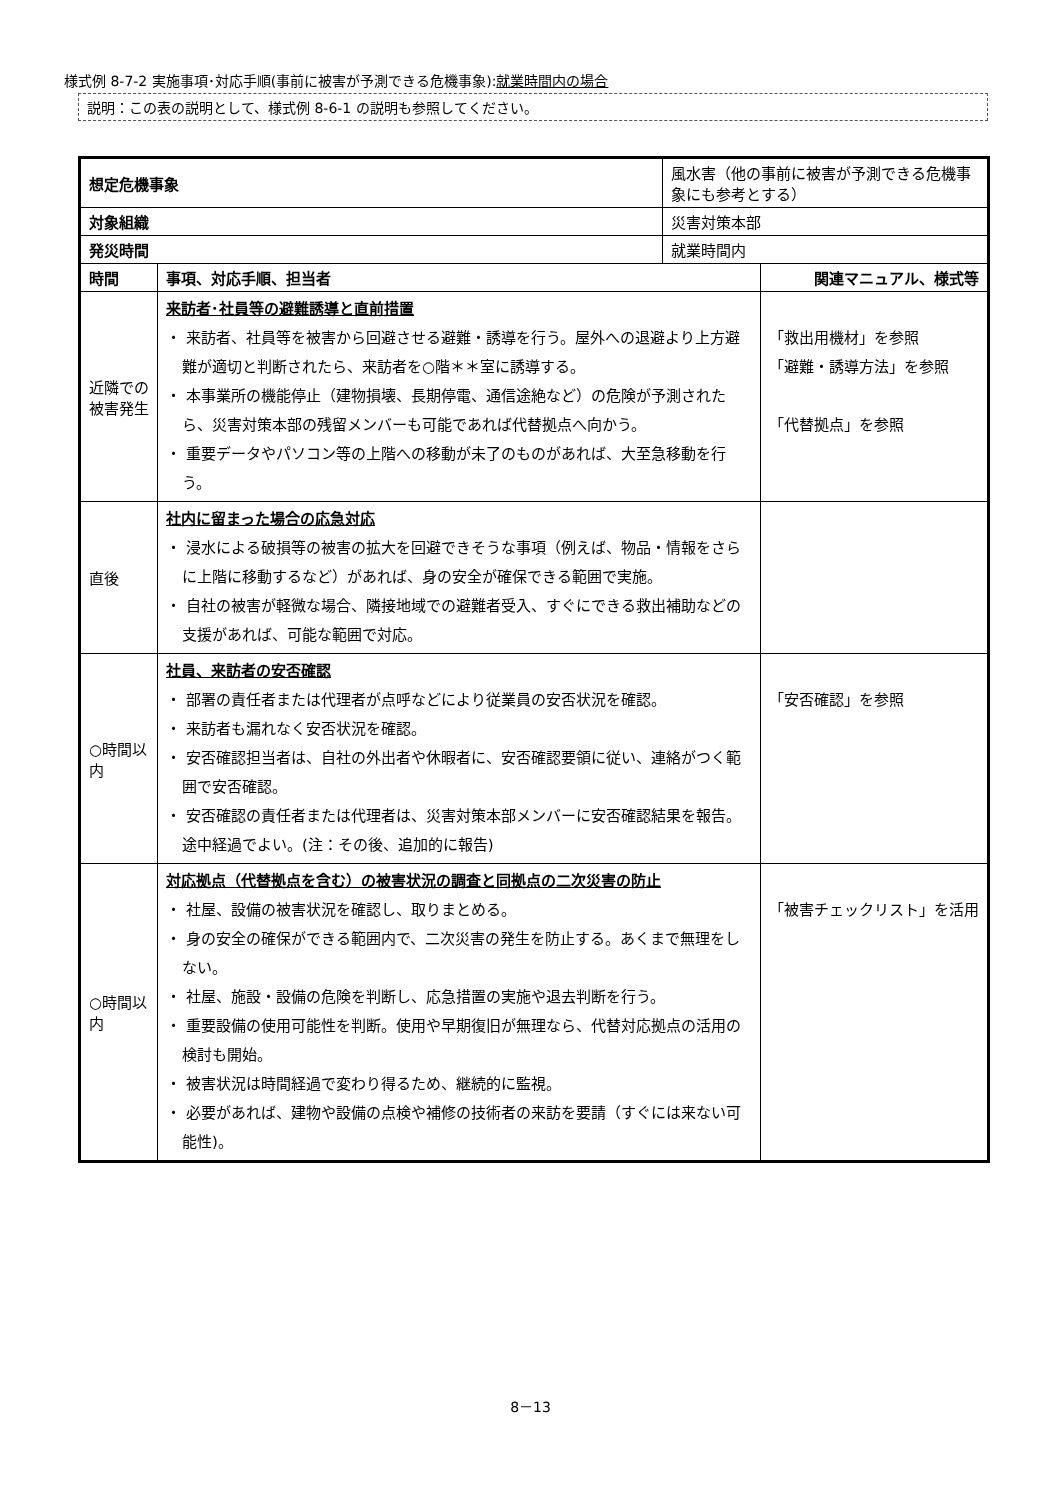様式例 8-7-2 実施事項･対応手順(事前に被害が予測できる危機事象):就業時間内の場合
説明：この表の説明として、様式例 8-6-1 の説明も参照してください。
| 想定危機事象 | | 風水害（他の事前に被害が予測できる危機事象にも参考とする） | |
| 対象組織 | | 災害対策本部 | |
| 発災時間 | | 就業時間内 | |
| 時間 | 事項、対応手順、担当者 | | 関連マニュアル、様式等 |
| 近隣での被害発生 | 来訪者･社員等の避難誘導と直前措置 ・ 来訪者、社員等を被害から回避させる避難・誘導を行う。屋外への退避より上方避難が適切と判断されたら、来訪者を○階＊＊室に誘導する。 ・ 本事業所の機能停止（建物損壊、長期停電、通信途絶など）の危険が予測されたら、災害対策本部の残留メンバーも可能であれば代替拠点へ向かう。 ・ 重要データやパソコン等の上階への移動が未了のものがあれば、大至急移動を行う。 | | 「救出用機材」を参照 「避難・誘導方法」を参照 「代替拠点」を参照 |
| 直後 | 社内に留まった場合の応急対応 ・ 浸水による破損等の被害の拡大を回避できそうな事項（例えば、物品・情報をさらに上階に移動するなど）があれば、身の安全が確保できる範囲で実施。 ・ 自社の被害が軽微な場合、隣接地域での避難者受入、すぐにできる救出補助などの支援があれば、可能な範囲で対応。 | | |
| ○時間以内 | 社員、来訪者の安否確認 ・ 部署の責任者または代理者が点呼などにより従業員の安否状況を確認。 ・ 来訪者も漏れなく安否状況を確認。 ・ 安否確認担当者は、自社の外出者や休暇者に、安否確認要領に従い、連絡がつく範囲で安否確認。 ・ 安否確認の責任者または代理者は、災害対策本部メンバーに安否確認結果を報告。途中経過でよい。(注：その後、追加的に報告) | | 「安否確認」を参照 |
| ○時間以内 | 対応拠点（代替拠点を含む）の被害状況の調査と同拠点の二次災害の防止 ・ 社屋、設備の被害状況を確認し、取りまとめる。 ・ 身の安全の確保ができる範囲内で、二次災害の発生を防止する。あくまで無理をしない。 ・ 社屋、施設・設備の危険を判断し、応急措置の実施や退去判断を行う。 ・ 重要設備の使用可能性を判断。使用や早期復旧が無理なら、代替対応拠点の活用の検討も開始。 ・ 被害状況は時間経過で変わり得るため、継続的に監視。 ・ 必要があれば、建物や設備の点検や補修の技術者の来訪を要請（すぐには来ない可能性)。 | | 「被害チェックリスト」を活用 |
8－13